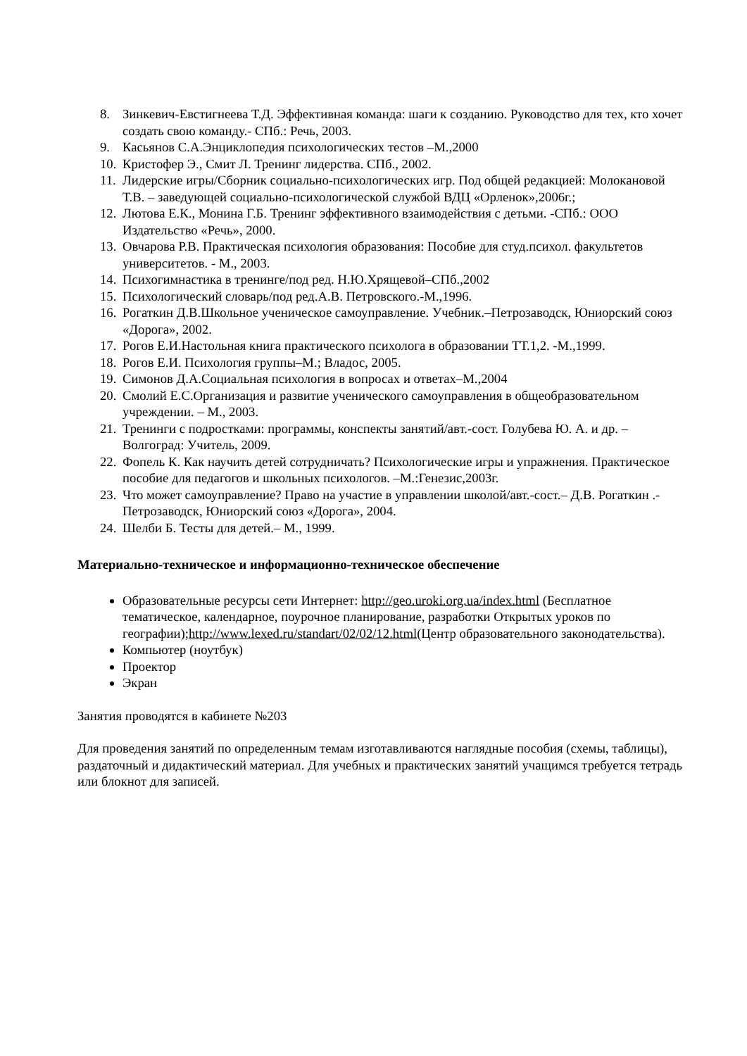8. Зинкевич-Евстигнеева Т.Д. Эффективная команда: шаги к созданию. Руководство для тех, кто хочет создать свою команду.- СПб.: Речь, 2003.
9. Касьянов С.А.Энциклопедия психологических тестов –М.,2000
10. Кристофер Э., Смит Л. Тренинг лидерства. СПб., 2002.
11. Лидерские игры/Сборник социально-психологических игр. Под общей редакцией: Молокановой Т.В. – заведующей социально-психологической службой ВДЦ «Орленок»,2006г.;
12. Лютова Е.К., Монина Г.Б. Тренинг эффективного взаимодействия с детьми. -СПб.: ООО Издательство «Речь», 2000.
13. Овчарова Р.В. Практическая психология образования: Пособие для студ.психол. факультетов университетов. - М., 2003.
14. Психогимнастика в тренинге/под ред. Н.Ю.Хрящевой–СПб.,2002
15. Психологический словарь/под ред.А.В. Петровского.-М.,1996.
16. Рогаткин Д.В.Школьное ученическое самоуправление. Учебник.–Петрозаводск, Юниорский союз «Дорога», 2002.
17. Рогов Е.И.Настольная книга практического психолога в образовании ТТ.1,2. -М.,1999.
18. Рогов Е.И. Психология группы–М.; Владос, 2005.
19. Симонов Д.А.Социальная психология в вопросах и ответах–М.,2004
20. Смолий Е.С.Организация и развитие ученического самоуправления в общеобразовательном учреждении. – М., 2003.
21. Тренинги с подростками: программы, конспекты занятий/авт.-сост. Голубева Ю. А. и др. – Волгоград: Учитель, 2009.
22. Фопель К. Как научить детей сотрудничать? Психологические игры и упражнения. Практическое пособие для педагогов и школьных психологов. –М.:Генезис,2003г.
23. Что может самоуправление? Право на участие в управлении школой/авт.-сост.– Д.В. Рогаткин .- Петрозаводск, Юниорский союз «Дорога», 2004.
24. Шелби Б. Тесты для детей.– М., 1999.
Материально-техническое и информационно-техническое обеспечение
Образовательные ресурсы сети Интернет: http://geo.uroki.org.ua/index.html (Бесплатное тематическое, календарное, поурочное планирование, разработки Открытых уроков по географии);http://www.lexed.ru/standart/02/02/12.html(Центр образовательного законодательства).
Компьютер (ноутбук)
Проектор
Экран
Занятия проводятся в кабинете №203
Для проведения занятий по определенным темам изготавливаются наглядные пособия (схемы, таблицы), раздаточный и дидактический материал. Для учебных и практических занятий учащимся требуется тетрадь или блокнот для записей.